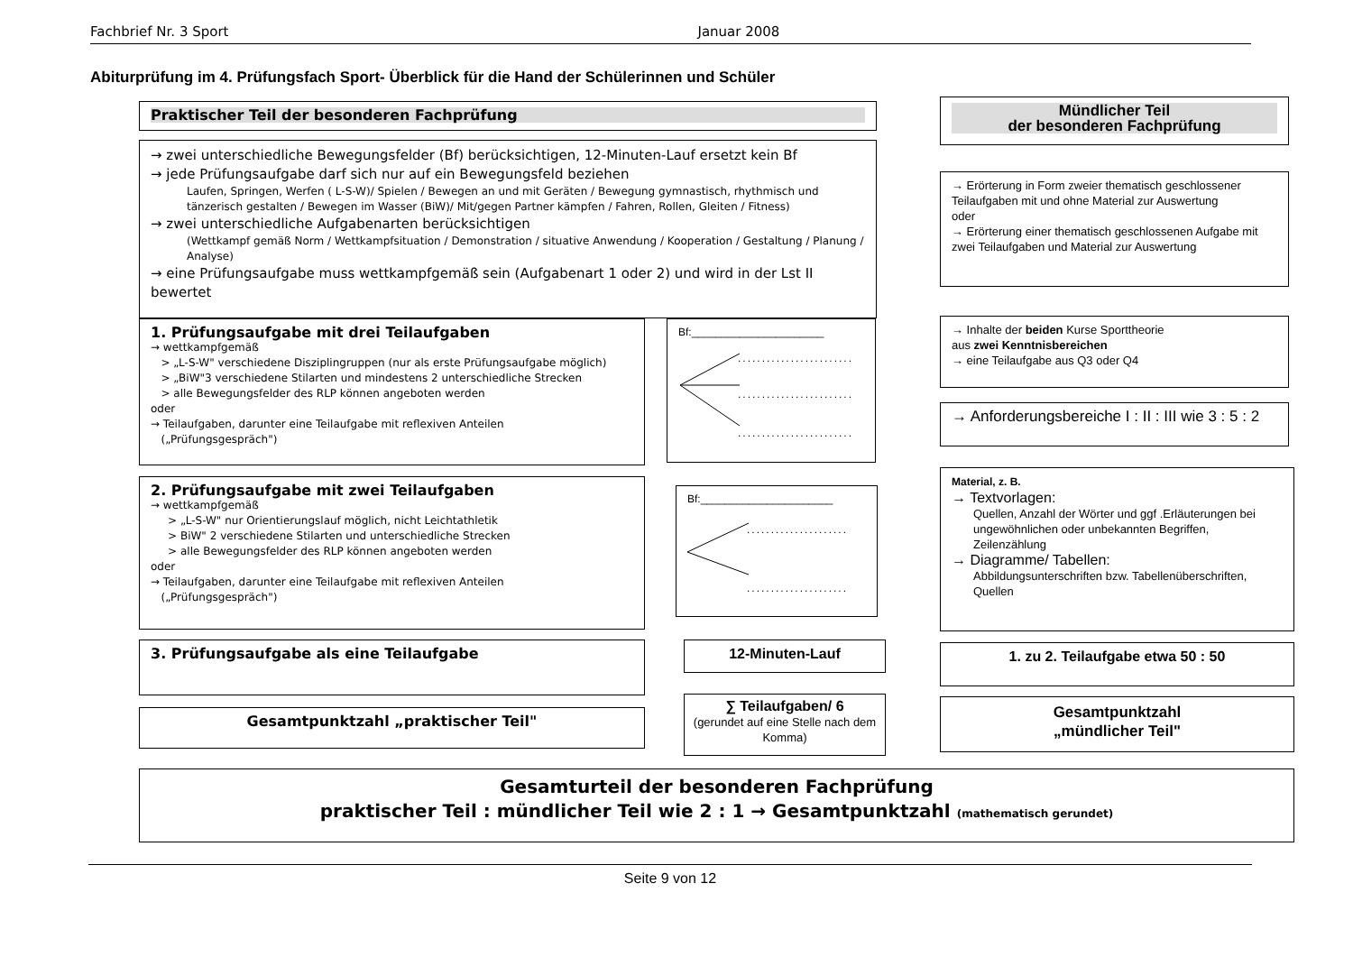Fachbrief Nr. 3 Sport Januar 2008
Abiturprüfung im 4. Prüfungsfach Sport- Überblick für die Hand der Schülerinnen und Schüler
Praktischer Teil der besonderen Fachprüfung
Mündlicher Teil
der besonderen Fachprüfung
→ zwei unterschiedliche Bewegungsfelder (Bf) berücksichtigen, 12-Minuten-Lauf ersetzt kein Bf
→ jede Prüfungsaufgabe darf sich nur auf ein Bewegungsfeld beziehen
Laufen, Springen, Werfen ( L-S-W)/ Spielen / Bewegen an und mit Geräten / Bewegung gymnastisch, rhythmisch und tänzerisch gestalten / Bewegen im Wasser (BiW)/ Mit/gegen Partner kämpfen / Fahren, Rollen, Gleiten / Fitness)
→ zwei unterschiedliche Aufgabenarten berücksichtigen
(Wettkampf gemäß Norm / Wettkampfsituation / Demonstration / situative Anwendung / Kooperation / Gestaltung / Planung / Analyse)
→ eine Prüfungsaufgabe muss wettkampfgemäß sein (Aufgabenart 1 oder 2) und wird in der Lst II bewertet
→ Erörterung in Form zweier thematisch geschlossener Teilaufgaben mit und ohne Material zur Auswertung
oder
→ Erörterung einer thematisch geschlossenen Aufgabe mit zwei Teilaufgaben und Material zur Auswertung
1. Prüfungsaufgabe mit drei Teilaufgaben
→ wettkampfgemäß
> „L-S-W" verschiedene Disziplingruppen (nur als erste Prüfungsaufgabe möglich)
> „BiW"3 verschiedene Stilarten und mindestens 2 unterschiedliche Strecken
> alle Bewegungsfelder des RLP können angeboten werden
oder
→ Teilaufgaben, darunter eine Teilaufgabe mit reflexiven Anteilen
(„Prüfungsgespräch")
Bf:______________________
........................
........................
........................
→ Inhalte der beiden Kurse Sporttheorie
aus zwei Kenntnisbereichen
→ eine Teilaufgabe aus Q3 oder Q4
→ Anforderungsbereiche I : II : III wie 3 : 5 : 2
2. Prüfungsaufgabe mit zwei Teilaufgaben
→ wettkampfgemäß
> „L-S-W" nur Orientierungslauf möglich, nicht Leichtathletik
> BiW" 2 verschiedene Stilarten und unterschiedliche Strecken
> alle Bewegungsfelder des RLP können angeboten werden
oder
→ Teilaufgaben, darunter eine Teilaufgabe mit reflexiven Anteilen
(„Prüfungsgespräch")
Bf:______________________
.....................
.....................
Material, z. B.
→ Textvorlagen:
Quellen, Anzahl der Wörter und ggf .Erläuterungen bei ungewöhnlichen oder unbekannten Begriffen, Zeilenzählung
→ Diagramme/ Tabellen:
Abbildungsunterschriften bzw. Tabellenüberschriften, Quellen
3. Prüfungsaufgabe als eine Teilaufgabe 12-Minuten-Lauf 1. zu 2. Teilaufgabe etwa 50 : 50
Gesamtpunktzahl „praktischer Teil"
∑ Teilaufgaben/ 6
(gerundet auf eine Stelle nach dem Komma)
Gesamtpunktzahl
„mündlicher Teil"
Gesamturteil der besonderen Fachprüfung
praktischer Teil : mündlicher Teil wie 2 : 1 → Gesamtpunktzahl (mathematisch gerundet)
Seite 9 von 12